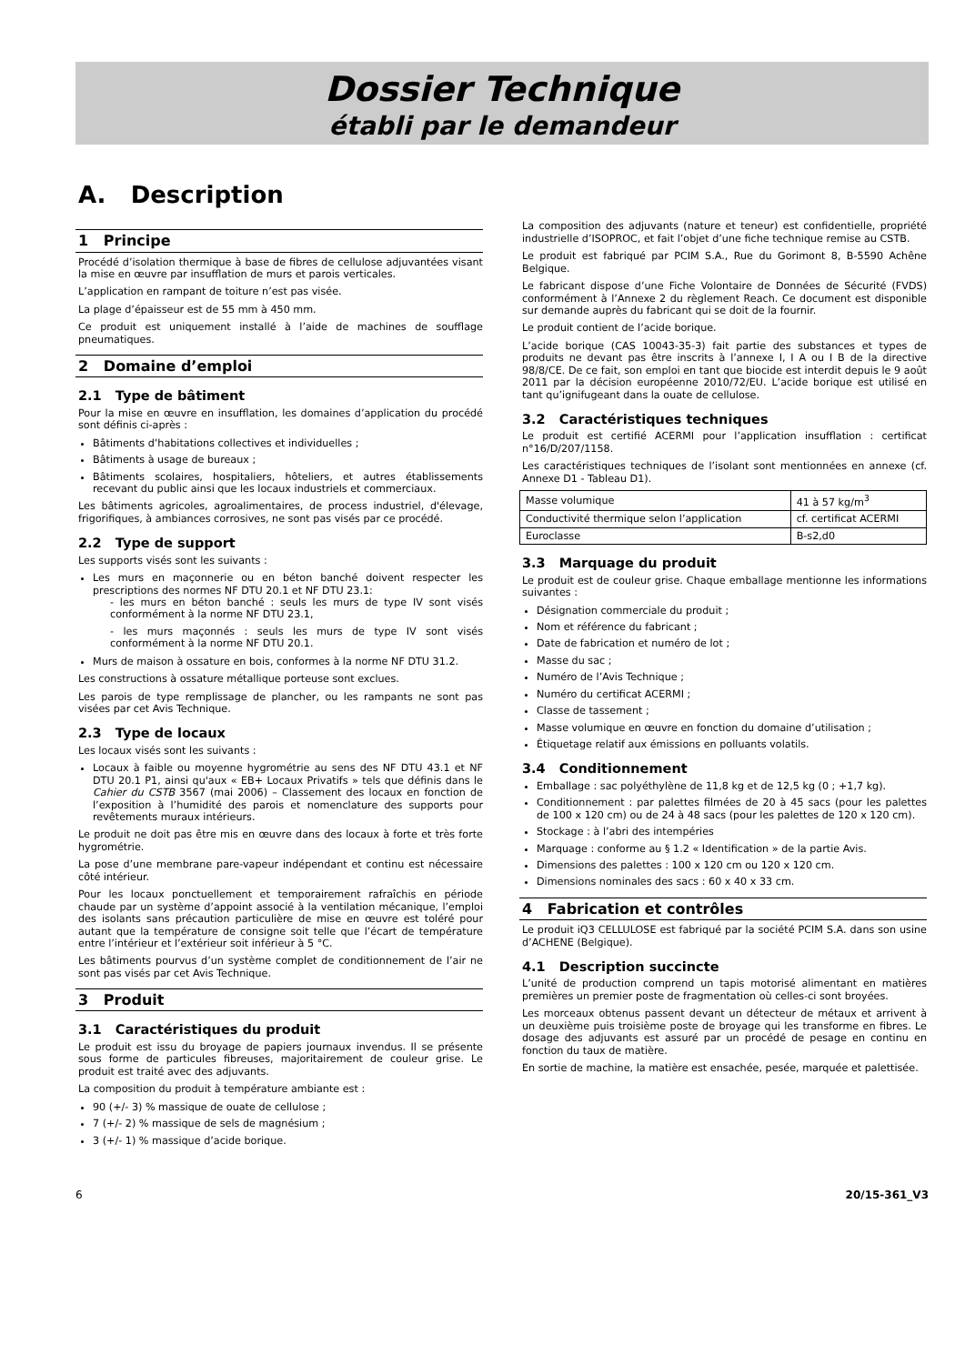Dossier Technique
établi par le demandeur
A. Description
1 Principe
Procédé d’isolation thermique à base de fibres de cellulose adjuvantées visant la mise en œuvre par insufflation de murs et parois verticales.
L’application en rampant de toiture n’est pas visée.
La plage d’épaisseur est de 55 mm à 450 mm.
Ce produit est uniquement installé à l’aide de machines de soufflage pneumatiques.
2 Domaine d’emploi
2.1 Type de bâtiment
Pour la mise en œuvre en insufflation, les domaines d’application du procédé sont définis ci-après :
Bâtiments d’habitations collectives et individuelles ;
Bâtiments à usage de bureaux ;
Bâtiments scolaires, hospitaliers, hôteliers, et autres établissements recevant du public ainsi que les locaux industriels et commerciaux.
Les bâtiments agricoles, agroalimentaires, de process industriel, d'élevage, frigorifiques, à ambiances corrosives, ne sont pas visés par ce procédé.
2.2 Type de support
Les supports visés sont les suivants :
Les murs en maçonnerie ou en béton banché doivent respecter les prescriptions des normes NF DTU 20.1 et NF DTU 23.1:
- les murs en béton banché : seuls les murs de type IV sont visés conformément à la norme NF DTU 23.1,
- les murs maçonnés : seuls les murs de type IV sont visés conformément à la norme NF DTU 20.1.
Murs de maison à ossature en bois, conformes à la norme NF DTU 31.2.
Les constructions à ossature métallique porteuse sont exclues.
Les parois de type remplissage de plancher, ou les rampants ne sont pas visées par cet Avis Technique.
2.3 Type de locaux
Les locaux visés sont les suivants :
Locaux à faible ou moyenne hygrométrie au sens des NF DTU 43.1 et NF DTU 20.1 P1, ainsi qu'aux « EB+ Locaux Privatifs » tels que définis dans le Cahier du CSTB 3567 (mai 2006) – Classement des locaux en fonction de l’exposition à l’humidité des parois et nomenclature des supports pour revêtements muraux intérieurs.
Le produit ne doit pas être mis en œuvre dans des locaux à forte et très forte hygrométrie.
La pose d’une membrane pare-vapeur indépendant et continu est nécessaire côté intérieur.
Pour les locaux ponctuellement et temporairement rafraîchis en période chaude par un système d’appoint associé à la ventilation mécanique, l’emploi des isolants sans précaution particulière de mise en œuvre est toléré pour autant que la température de consigne soit telle que l’écart de température entre l’intérieur et l’extérieur soit inférieur à 5 °C.
Les bâtiments pourvus d’un système complet de conditionnement de l’air ne sont pas visés par cet Avis Technique.
3 Produit
3.1 Caractéristiques du produit
Le produit est issu du broyage de papiers journaux invendus. Il se présente sous forme de particules fibreuses, majoritairement de couleur grise. Le produit est traité avec des adjuvants.
La composition du produit à température ambiante est :
90 (+/- 3) % massique de ouate de cellulose ;
7 (+/- 2) % massique de sels de magnésium ;
3 (+/- 1) % massique d’acide borique.
La composition des adjuvants (nature et teneur) est confidentielle, propriété industrielle d’ISOPROC, et fait l’objet d’une fiche technique remise au CSTB.
Le produit est fabriqué par PCIM S.A., Rue du Gorimont 8, B-5590 Achêne Belgique.
Le fabricant dispose d’une Fiche Volontaire de Données de Sécurité (FVDS) conformément à l’Annexe 2 du règlement Reach. Ce document est disponible sur demande auprès du fabricant qui se doit de la fournir.
Le produit contient de l’acide borique.
L’acide borique (CAS 10043-35-3) fait partie des substances et types de produits ne devant pas être inscrits à l’annexe I, I A ou I B de la directive 98/8/CE. De ce fait, son emploi en tant que biocide est interdit depuis le 9 août 2011 par la décision européenne 2010/72/EU. L’acide borique est utilisé en tant qu’ignifugeant dans la ouate de cellulose.
3.2 Caractéristiques techniques
Le produit est certifié ACERMI pour l’application insufflation : certificat n°16/D/207/1158.
Les caractéristiques techniques de l’isolant sont mentionnées en annexe (cf. Annexe D1 - Tableau D1).
| Masse volumique | 41 à 57 kg/m<sup>3</sup> |
| Conductivité thermique selon l’application | cf. certificat ACERMI |
| Euroclasse | B-s2,d0 |
3.3 Marquage du produit
Le produit est de couleur grise. Chaque emballage mentionne les informations suivantes :
Désignation commerciale du produit ;
Nom et référence du fabricant ;
Date de fabrication et numéro de lot ;
Masse du sac ;
Numéro de l’Avis Technique ;
Numéro du certificat ACERMI ;
Classe de tassement ;
Masse volumique en œuvre en fonction du domaine d’utilisation ;
Étiquetage relatif aux émissions en polluants volatils.
3.4 Conditionnement
Emballage : sac polyéthylène de 11,8 kg et de 12,5 kg (0 ; +1,7 kg).
Conditionnement : par palettes filmées de 20 à 45 sacs (pour les palettes de 100 x 120 cm) ou de 24 à 48 sacs (pour les palettes de 120 x 120 cm).
Stockage : à l’abri des intempéries
Marquage : conforme au § 1.2 « Identification » de la partie Avis.
Dimensions des palettes : 100 x 120 cm ou 120 x 120 cm.
Dimensions nominales des sacs : 60 x 40 x 33 cm.
4 Fabrication et contrôles
Le produit iQ3 CELLULOSE est fabriqué par la société PCIM S.A. dans son usine d’ACHENE (Belgique).
4.1 Description succincte
L’unité de production comprend un tapis motorisé alimentant en matières premières un premier poste de fragmentation où celles-ci sont broyées.
Les morceaux obtenus passent devant un détecteur de métaux et arrivent à un deuxième puis troisième poste de broyage qui les transforme en fibres. Le dosage des adjuvants est assuré par un procédé de pesage en continu en fonction du taux de matière.
En sortie de machine, la matière est ensachée, pesée, marquée et palettisée.
6 20/15-361_V3